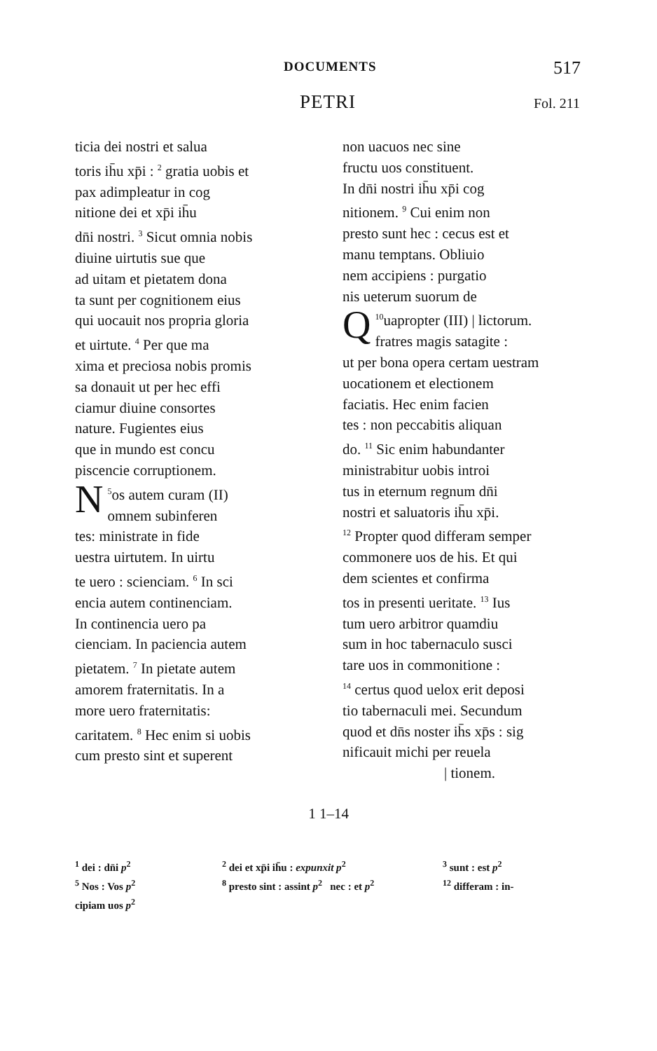DOCUMENTS 517
PETRI Fol. 211
ticia dei nostri et salua
toris ih̄u xp̄i : <sup>2</sup> gratia uobis et
pax adimpleatur in cog
nitione dei et xp̄i ih̄u
dn̄i nostri. <sup>3</sup> Sicut omnia nobis
diuine uirtutis sue que
ad uitam et pietatem dona
ta sunt per cognitionem eius
qui uocauit nos propria gloria
et uirtute. <sup>4</sup> Per que ma
xima et preciosa nobis promis
sa donauit ut per hec effi
ciamur diuine consortes
nature. Fugientes eius
que in mundo est concu
piscencie corruptionem.
<sup>5</sup> N os autem curam (II)
omnem subinferen
tes: ministrate in fide
uestra uirtutem. In uirtu
te uero : scienciam. <sup>6</sup> In sci
encia autem continenciam.
In continencia uero pa
cienciam. In paciencia autem
pietatem. <sup>7</sup> In pietate autem
amorem fraternitatis. In a
more uero fraternitatis:
caritatem. <sup>8</sup> Hec enim si uobis
cum presto sint et superent
non uacuos nec sine
fructu uos constituent.
In dn̄i nostri ih̄u xp̄i cog
nitionem. <sup>9</sup> Cui enim non
presto sunt hec : cecus est et
manu temptans. Obliuio
nem accipiens : purgatio
nis ueterum suorum de
<sup>10</sup> Q uapropter (III) | lictorum.
fratres magis satagite :
ut per bona opera certam uestram
uocationem et electionem
faciatis. Hec enim facien
tes : non peccabitis aliquan
do. <sup>11</sup> Sic enim habundanter
ministrabitur uobis introi
tus in eternum regnum dn̄i
nostri et saluatoris ih̄u xp̄i.
<sup>12</sup> Propter quod differam semper
commonere uos de his. Et qui
dem scientes et confirma
tos in presenti ueritate. <sup>13</sup> Ius
tum uero arbitror quamdiu
sum in hoc tabernaculo susci
tare uos in commonitione :
<sup>14</sup> certus quod uelox erit deposi
tio tabernaculi mei. Secundum
quod et dn̄s noster ih̄s xp̄s : sig
nificauit michi per reuela
| tionem.
1 1–14
<sup>1</sup> dei : dn̄i p<sup>2</sup>
<sup>5</sup> Nos : Vos p<sup>2</sup>
cipiam uos p<sup>2</sup>
<sup>2</sup> dei et xp̄i ih̄u : expunxit p<sup>2</sup>
<sup>8</sup> presto sint : assint p<sup>2</sup> nec : et p<sup>2</sup>
<sup>3</sup> sunt : est p<sup>2</sup>
<sup>12</sup> differam : in-